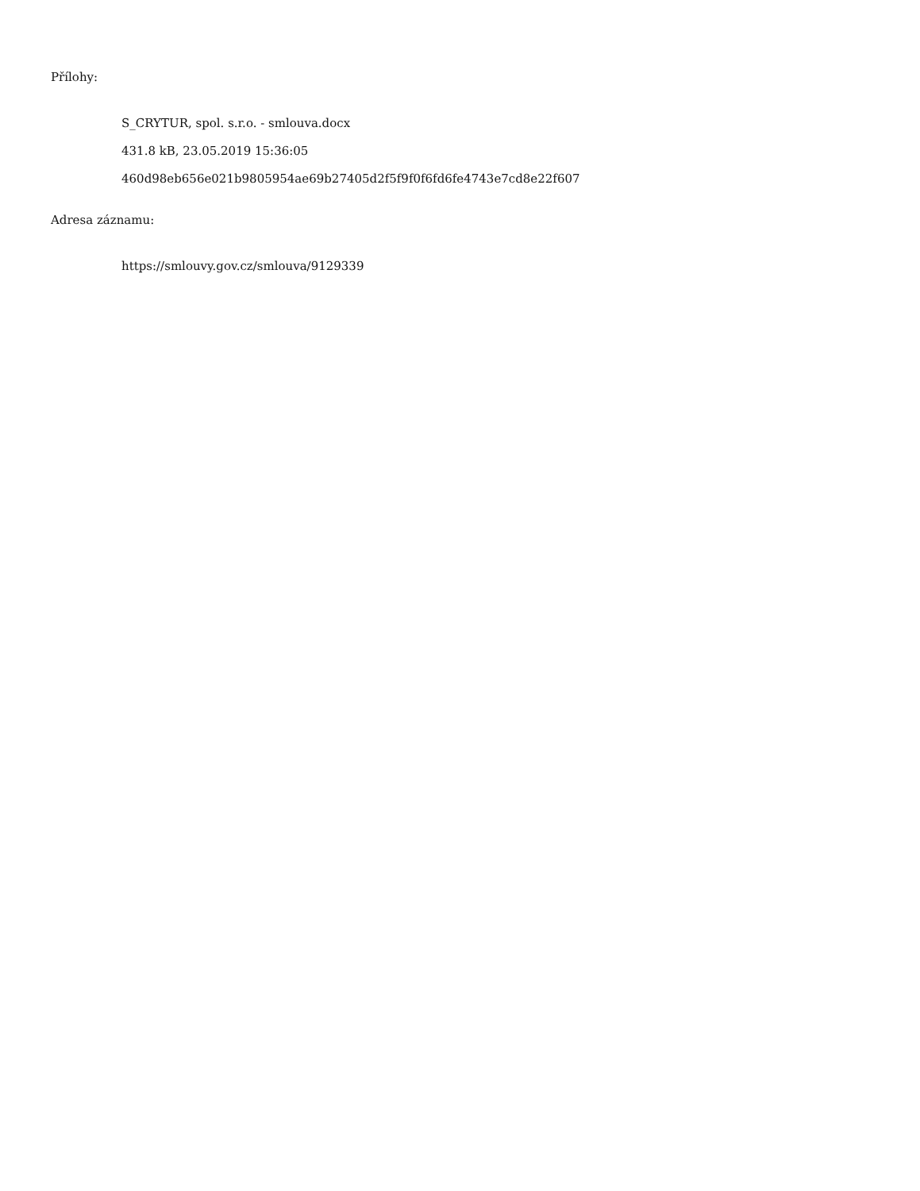Přílohy:
S_CRYTUR, spol. s.r.o. - smlouva.docx
431.8 kB, 23.05.2019 15:36:05
460d98eb656e021b9805954ae69b27405d2f5f9f0f6fd6fe4743e7cd8e22f607
Adresa záznamu:
https://smlouvy.gov.cz/smlouva/9129339